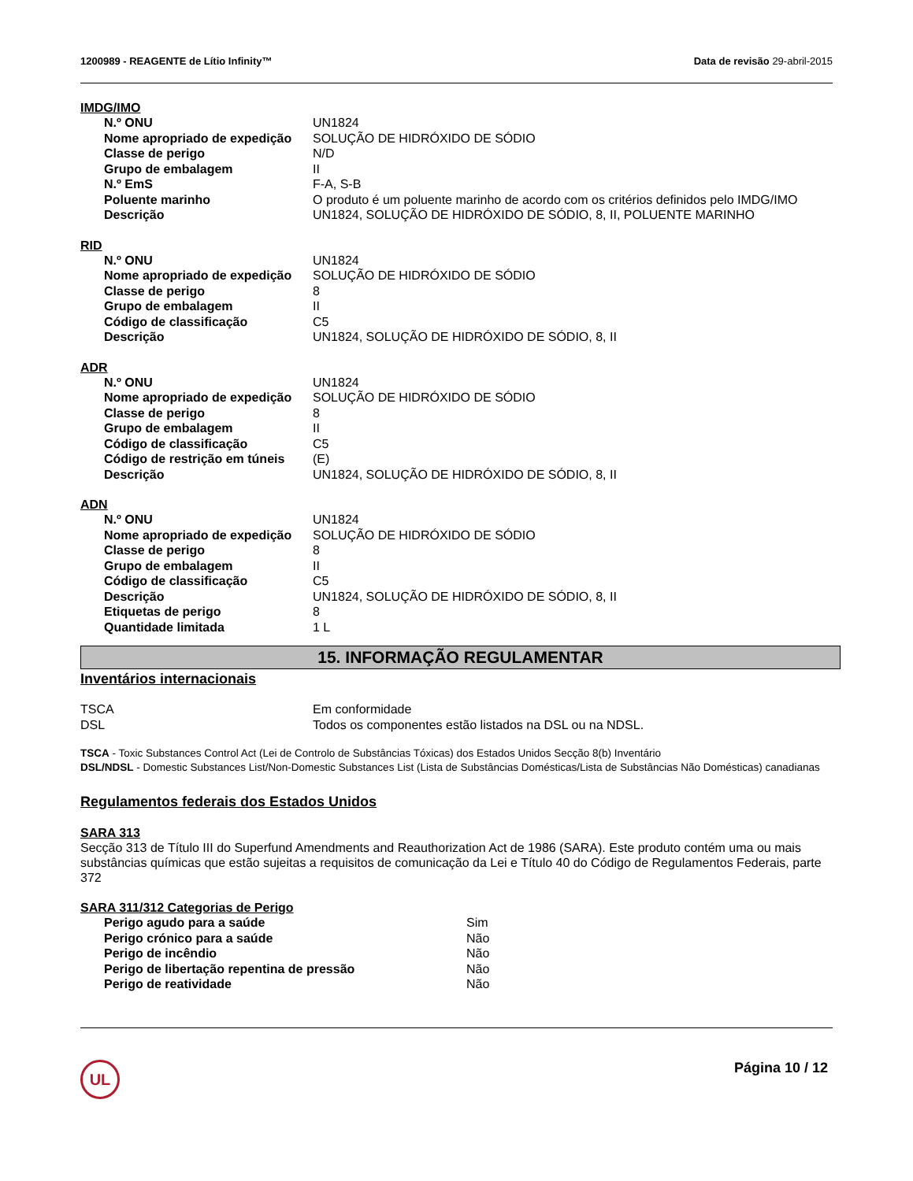1200989 - REAGENTE de Lítio Infinity™ Data de revisão 29-abril-2015
IMDG/IMO
| N.º ONU | UN1824 |
| Nome apropriado de expedição | SOLUÇÃO DE HIDRÓXIDO DE SÓDIO |
| Classe de perigo | N/D |
| Grupo de embalagem | II |
| N.º EmS | F-A, S-B |
| Poluente marinho | O produto é um poluente marinho de acordo com os critérios definidos pelo IMDG/IMO |
| Descrição | UN1824, SOLUÇÃO DE HIDRÓXIDO DE SÓDIO, 8, II, POLUENTE MARINHO |
RID
| N.º ONU | UN1824 |
| Nome apropriado de expedição | SOLUÇÃO DE HIDRÓXIDO DE SÓDIO |
| Classe de perigo | 8 |
| Grupo de embalagem | II |
| Código de classificação | C5 |
| Descrição | UN1824, SOLUÇÃO DE HIDRÓXIDO DE SÓDIO, 8, II |
ADR
| N.º ONU | UN1824 |
| Nome apropriado de expedição | SOLUÇÃO DE HIDRÓXIDO DE SÓDIO |
| Classe de perigo | 8 |
| Grupo de embalagem | II |
| Código de classificação | C5 |
| Código de restrição em túneis | (E) |
| Descrição | UN1824, SOLUÇÃO DE HIDRÓXIDO DE SÓDIO, 8, II |
ADN
| N.º ONU | UN1824 |
| Nome apropriado de expedição | SOLUÇÃO DE HIDRÓXIDO DE SÓDIO |
| Classe de perigo | 8 |
| Grupo de embalagem | II |
| Código de classificação | C5 |
| Descrição | UN1824, SOLUÇÃO DE HIDRÓXIDO DE SÓDIO, 8, II |
| Etiquetas de perigo | 8 |
| Quantidade limitada | 1 L |
15. INFORMAÇÃO REGULAMENTAR
Inventários internacionais
| TSCA | Em conformidade |
| DSL | Todos os componentes estão listados na DSL ou na NDSL. |
TSCA - Toxic Substances Control Act (Lei de Controlo de Substâncias Tóxicas) dos Estados Unidos Secção 8(b) Inventário
DSL/NDSL - Domestic Substances List/Non-Domestic Substances List (Lista de Substâncias Domésticas/Lista de Substâncias Não Domésticas) canadianas
Regulamentos federais dos Estados Unidos
SARA 313
Secção 313 de Título III do Superfund Amendments and Reauthorization Act de 1986 (SARA). Este produto contém uma ou mais substâncias químicas que estão sujeitas a requisitos de comunicação da Lei e Título 40 do Código de Regulamentos Federais, parte 372
SARA 311/312 Categorias de Perigo
| Perigo agudo para a saúde | Sim |
| Perigo crónico para a saúde | Não |
| Perigo de incêndio | Não |
| Perigo de libertação repentina de pressão | Não |
| Perigo de reatividade | Não |
UL
Página 10 / 12